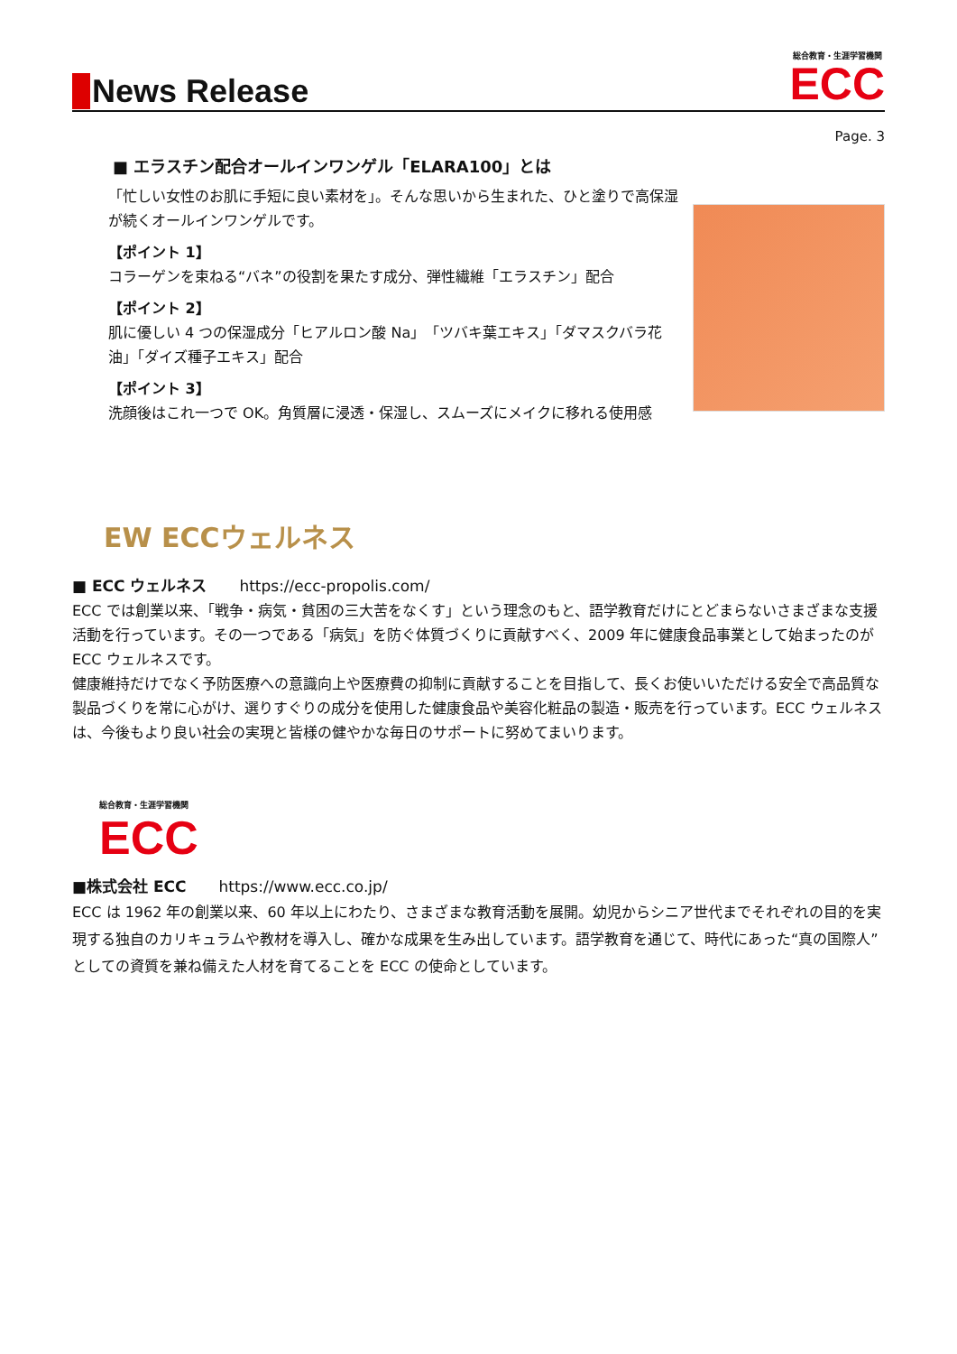News Release
総合教育・生涯学習機関
ECC
Page. 3
■ エラスチン配合オールインワンゲル「ELARA100」とは
「忙しい女性のお肌に手短に良い素材を」。そんな思いから生まれた、ひと塗りで高保湿が続くオールインワンゲルです。
【ポイント 1】
コラーゲンを束ねる“バネ”の役割を果たす成分、弾性繊維「エラスチン」配合
【ポイント 2】
肌に優しい 4 つの保湿成分「ヒアルロン酸 Na」「ツバキ葉エキス」「ダマスクバラ花油」「ダイズ種子エキス」配合
【ポイント 3】
洗顔後はこれ一つで OK。角質層に浸透・保湿し、スムーズにメイクに移れる使用感
EW ECCウェルネス
■ ECC ウェルネス https://ecc-propolis.com/
ECC では創業以来、「戦争・病気・貧困の三大苦をなくす」という理念のもと、語学教育だけにとどまらないさまざまな支援活動を行っています。その一つである「病気」を防ぐ体質づくりに貢献すべく、2009 年に健康食品事業として始まったのが ECC ウェルネスです。
健康維持だけでなく予防医療への意識向上や医療費の抑制に貢献することを目指して、長くお使いいただける安全で高品質な製品づくりを常に心がけ、選りすぐりの成分を使用した健康食品や美容化粧品の製造・販売を行っています。ECC ウェルネスは、今後もより良い社会の実現と皆様の健やかな毎日のサポートに努めてまいります。
総合教育・生涯学習機関
ECC
■株式会社 ECC https://www.ecc.co.jp/
ECC は 1962 年の創業以来、60 年以上にわたり、さまざまな教育活動を展開。幼児からシニア世代までそれぞれの目的を実現する独自のカリキュラムや教材を導入し、確かな成果を生み出しています。語学教育を通じて、時代にあった“真の国際人”としての資質を兼ね備えた人材を育てることを ECC の使命としています。